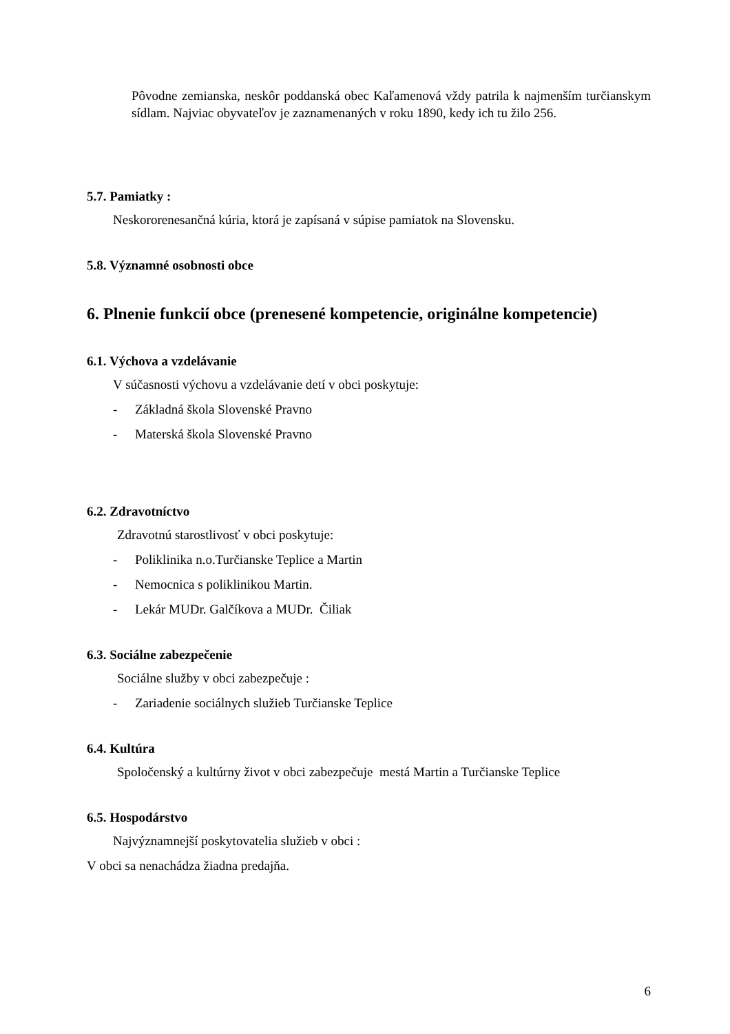Pôvodne zemianska, neskôr poddanská obec Kaľamenová vždy patrila k najmenším turčianskym sídlam. Najviac obyvateľov je zaznamenaných v roku 1890, kedy ich tu žilo 256.
5.7. Pamiatky :
Neskororenesančná kúria, ktorá je zapísaná v súpise pamiatok na Slovensku.
5.8. Významné osobnosti obce
6. Plnenie funkcií obce (prenesené kompetencie, originálne kompetencie)
6.1. Výchova a vzdelávanie
V súčasnosti výchovu a vzdelávanie detí v obci poskytuje:
- Základná škola Slovenské Pravno
- Materská škola Slovenské Pravno
6.2. Zdravotníctvo
Zdravotnú starostlivosť v obci poskytuje:
- Poliklinika n.o.Turčianske Teplice a Martin
- Nemocnica s poliklinikou Martin.
- Lekár MUDr. Galčíkova a MUDr. Čiliak
6.3. Sociálne zabezpečenie
Sociálne služby v obci zabezpečuje :
- Zariadenie sociálnych služieb Turčianske Teplice
6.4. Kultúra
Spoločenský a kultúrny život v obci zabezpečuje mestá Martin a Turčianske Teplice
6.5. Hospodárstvo
Najvýznamnejší poskytovatelia služieb v obci :
V obci sa nenachádza žiadna predajňa.
6